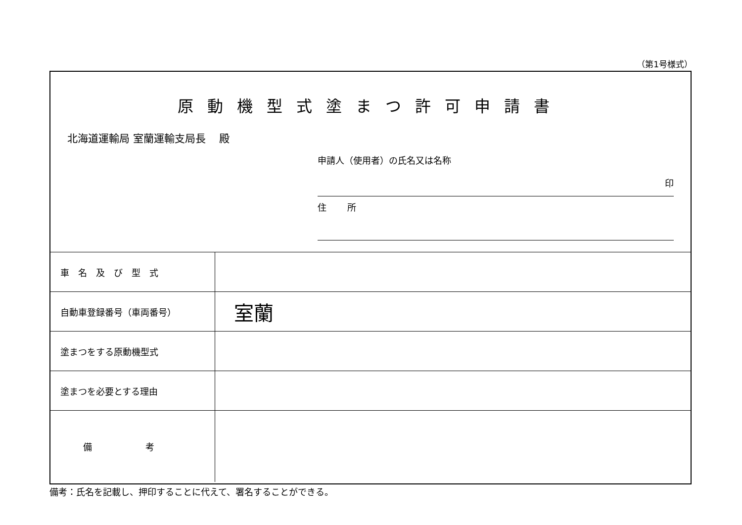（第1号様式）
原動機型式塗まつ許可申請書
北海道運輸局 室蘭運輸支局長　 殿
申請人（使用者）の氏名又は名称
印
住　　 所
| 車 名 及 び 型 式 | |
| 自動車登録番号（車両番号） | 室蘭 |
| 塗まつをする原動機型式 | |
| 塗まつを必要とする理由 | |
| 備 考 | |
備考：氏名を記載し、押印することに代えて、署名することができる。